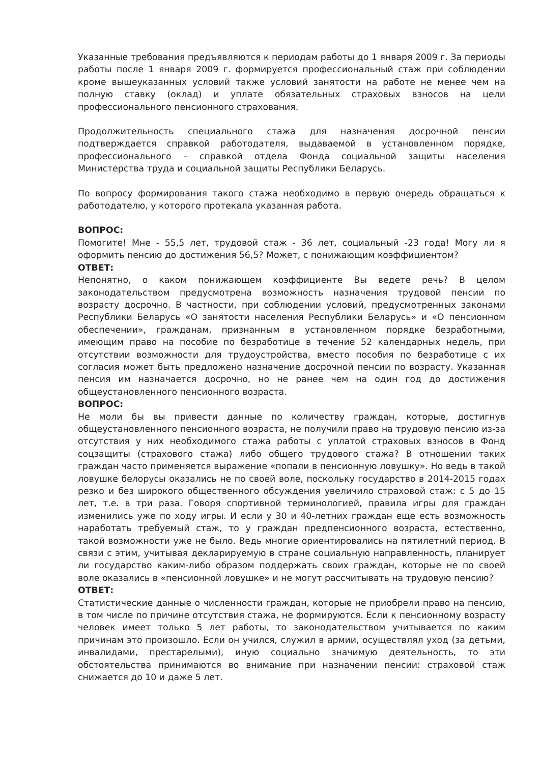Указанные требования предъявляются к периодам работы до 1 января 2009 г. За периоды работы после 1 января 2009 г. формируется профессиональный стаж при соблюдении кроме вышеуказанных условий также условий занятости на работе не менее чем на полную ставку (оклад) и уплате обязательных страховых взносов на цели профессионального пенсионного страхования.
Продолжительность специального стажа для назначения досрочной пенсии подтверждается справкой работодателя, выдаваемой в установленном порядке, профессионального – справкой отдела Фонда социальной защиты населения Министерства труда и социальной защиты Республики Беларусь.
По вопросу формирования такого стажа необходимо в первую очередь обращаться к работодателю, у которого протекала указанная работа.
ВОПРОС:
Помогите! Мне - 55,5 лет, трудовой стаж - 36 лет, социальный -23 года! Могу ли я оформить пенсию до достижения 56,5? Может, с понижающим коэффициентом?
ОТВЕТ:
Непонятно, о каком понижающем коэффициенте Вы ведете речь? В целом законодательством предусмотрена возможность назначения трудовой пенсии по возрасту досрочно. В частности, при соблюдении условий, предусмотренных законами Республики Беларусь «О занятости населения Республики Беларусь» и «О пенсионном обеспечении», гражданам, признанным в установленном порядке безработными, имеющим право на пособие по безработице в течение 52 календарных недель, при отсутствии возможности для трудоустройства, вместо пособия по безработице с их согласия может быть предложено назначение досрочной пенсии по возрасту. Указанная пенсия им назначается досрочно, но не ранее чем на один год до достижения общеустановленного пенсионного возраста.
ВОПРОС:
Не моли бы вы привести данные по количеству граждан, которые, достигнув общеустановленного пенсионного возраста, не получили право на трудовую пенсию из-за отсутствия у них необходимого стажа работы с уплатой страховых взносов в Фонд соцзащиты (страхового стажа) либо общего трудового стажа? В отношении таких граждан часто применяется выражение «попали в пенсионную ловушку». Но ведь в такой ловушке белорусы оказались не по своей воле, поскольку государство в 2014-2015 годах резко и без широкого общественного обсуждения увеличило страховой стаж: с 5 до 15 лет, т.е. в три раза. Говоря спортивной терминологией, правила игры для граждан изменились уже по ходу игры. И если у 30 и 40-летних граждан еще есть возможность наработать требуемый стаж, то у граждан предпенсионного возраста, естественно, такой возможности уже не было. Ведь многие ориентировались на пятилетний период. В связи с этим, учитывая декларируемую в стране социальную направленность, планирует ли государство каким-либо образом поддержать своих граждан, которые не по своей воле оказались в «пенсионной ловушке» и не могут рассчитывать на трудовую пенсию?
ОТВЕТ:
Статистические данные о численности граждан, которые не приобрели право на пенсию, в том числе по причине отсутствия стажа, не формируются. Если к пенсионному возрасту человек имеет только 5 лет работы, то законодательством учитывается по каким причинам это произошло. Если он учился, служил в армии, осуществлял уход (за детьми, инвалидами, престарелыми), иную социально значимую деятельность, то эти обстоятельства принимаются во внимание при назначении пенсии: страховой стаж снижается до 10 и даже 5 лет.